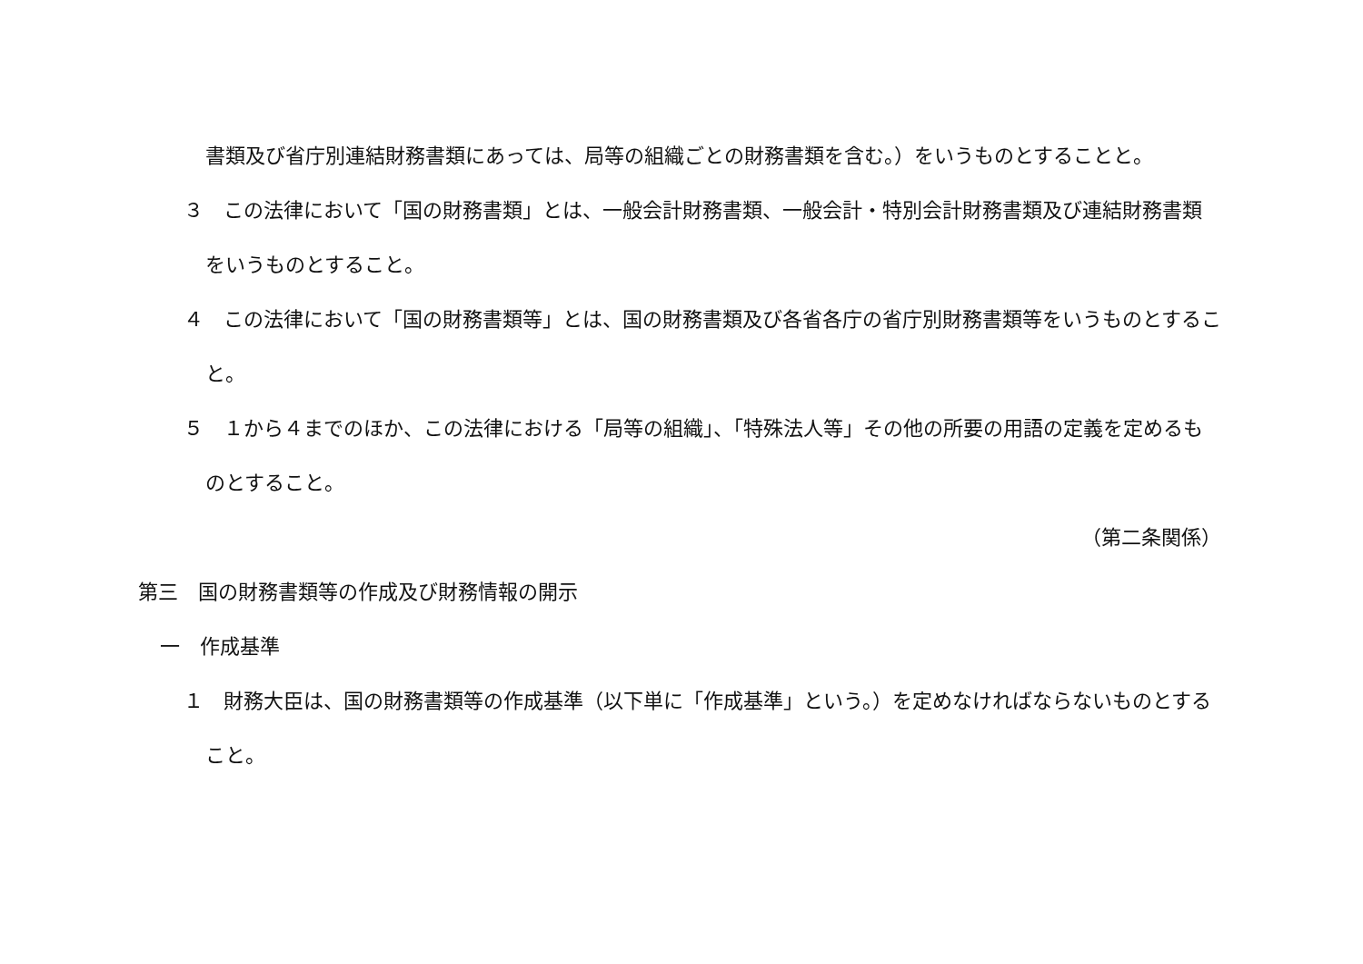書類及び省庁別連結財務書類にあっては、局等の組織ごとの財務書類を含む。）をいうものとすることと。
３　この法律において「国の財務書類」とは、一般会計財務書類、一般会計・特別会計財務書類及び連結財務書類をいうものとすること。
４　この法律において「国の財務書類等」とは、国の財務書類及び各省各庁の省庁別財務書類等をいうものとすること。
５　１から４までのほか、この法律における「局等の組織」、「特殊法人等」その他の所要の用語の定義を定めるものとすること。
（第二条関係）
第三　国の財務書類等の作成及び財務情報の開示
一　作成基準
１　財務大臣は、国の財務書類等の作成基準（以下単に「作成基準」という。）を定めなければならないものとすること。